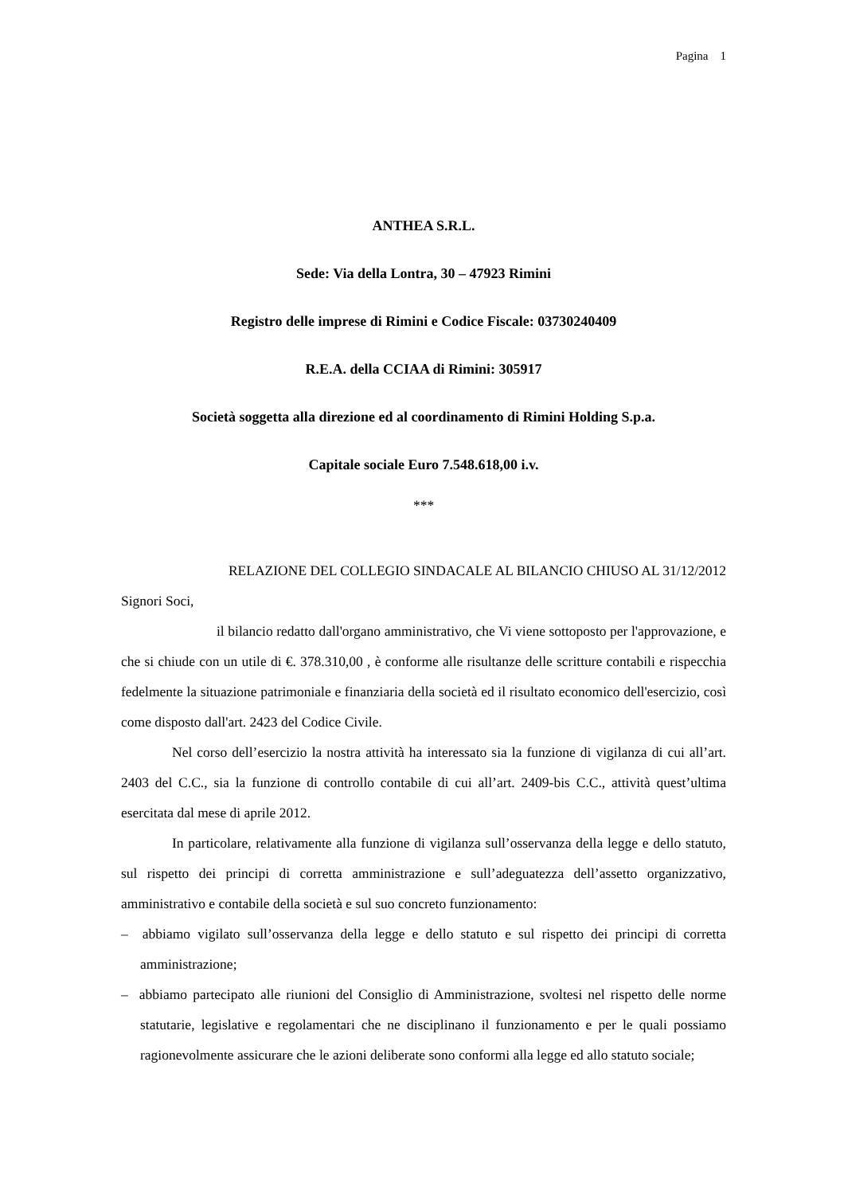Pagina 1
ANTHEA S.R.L.
Sede: Via della Lontra, 30 – 47923 Rimini
Registro delle imprese di Rimini e Codice Fiscale: 03730240409
R.E.A. della CCIAA di Rimini: 305917
Società soggetta alla direzione ed al coordinamento di Rimini Holding S.p.a.
Capitale sociale Euro 7.548.618,00 i.v.
***
RELAZIONE DEL COLLEGIO SINDACALE AL BILANCIO CHIUSO AL 31/12/2012
Signori Soci,
il bilancio redatto dall'organo amministrativo, che Vi viene sottoposto per l'approvazione, e che si chiude con un utile di €. 378.310,00 , è conforme alle risultanze delle scritture contabili e rispecchia fedelmente la situazione patrimoniale e finanziaria della società ed il risultato economico dell'esercizio, così come disposto dall'art. 2423 del Codice Civile.
Nel corso dell’esercizio la nostra attività ha interessato sia la funzione di vigilanza di cui all’art. 2403 del C.C., sia la funzione di controllo contabile di cui all’art. 2409-bis C.C., attività quest’ultima esercitata dal mese di aprile 2012.
In particolare, relativamente alla funzione di vigilanza sull’osservanza della legge e dello statuto, sul rispetto dei principi di corretta amministrazione e sull’adeguatezza dell’assetto organizzativo, amministrativo e contabile della società e sul suo concreto funzionamento:
– abbiamo vigilato sull’osservanza della legge e dello statuto e sul rispetto dei principi di corretta amministrazione;
– abbiamo partecipato alle riunioni del Consiglio di Amministrazione, svoltesi nel rispetto delle norme statutarie, legislative e regolamentari che ne disciplinano il funzionamento e per le quali possiamo ragionevolmente assicurare che le azioni deliberate sono conformi alla legge ed allo statuto sociale;